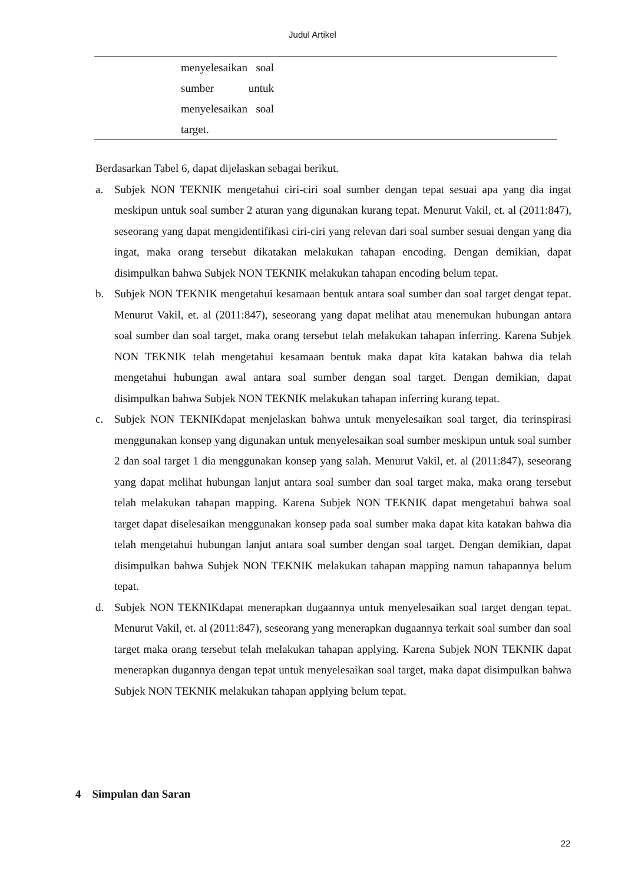Judul Artikel
| | menyelesaikan soal sumber untuk menyelesaikan soal target. | |
Berdasarkan Tabel 6, dapat dijelaskan sebagai berikut.
a. Subjek NON TEKNIK mengetahui ciri-ciri soal sumber dengan tepat sesuai apa yang dia ingat meskipun untuk soal sumber 2 aturan yang digunakan kurang tepat. Menurut Vakil, et. al (2011:847), seseorang yang dapat mengidentifikasi ciri-ciri yang relevan dari soal sumber sesuai dengan yang dia ingat, maka orang tersebut dikatakan melakukan tahapan encoding. Dengan demikian, dapat disimpulkan bahwa Subjek NON TEKNIK melakukan tahapan encoding belum tepat.
b. Subjek NON TEKNIK mengetahui kesamaan bentuk antara soal sumber dan soal target dengat tepat. Menurut Vakil, et. al (2011:847), seseorang yang dapat melihat atau menemukan hubungan antara soal sumber dan soal target, maka orang tersebut telah melakukan tahapan inferring. Karena Subjek NON TEKNIK telah mengetahui kesamaan bentuk maka dapat kita katakan bahwa dia telah mengetahui hubungan awal antara soal sumber dengan soal target. Dengan demikian, dapat disimpulkan bahwa Subjek NON TEKNIK melakukan tahapan inferring kurang tepat.
c. Subjek NON TEKNIKdapat menjelaskan bahwa untuk menyelesaikan soal target, dia terinspirasi menggunakan konsep yang digunakan untuk menyelesaikan soal sumber meskipun untuk soal sumber 2 dan soal target 1 dia menggunakan konsep yang salah. Menurut Vakil, et. al (2011:847), seseorang yang dapat melihat hubungan lanjut antara soal sumber dan soal target maka, maka orang tersebut telah melakukan tahapan mapping. Karena Subjek NON TEKNIK dapat mengetahui bahwa soal target dapat diselesaikan menggunakan konsep pada soal sumber maka dapat kita katakan bahwa dia telah mengetahui hubungan lanjut antara soal sumber dengan soal target. Dengan demikian, dapat disimpulkan bahwa Subjek NON TEKNIK melakukan tahapan mapping namun tahapannya belum tepat.
d. Subjek NON TEKNIKdapat menerapkan dugaannya untuk menyelesaikan soal target dengan tepat. Menurut Vakil, et. al (2011:847), seseorang yang menerapkan dugaannya terkait soal sumber dan soal target maka orang tersebut telah melakukan tahapan applying. Karena Subjek NON TEKNIK dapat menerapkan dugannya dengan tepat untuk menyelesaikan soal target, maka dapat disimpulkan bahwa Subjek NON TEKNIK melakukan tahapan applying belum tepat.
4 Simpulan dan Saran
22